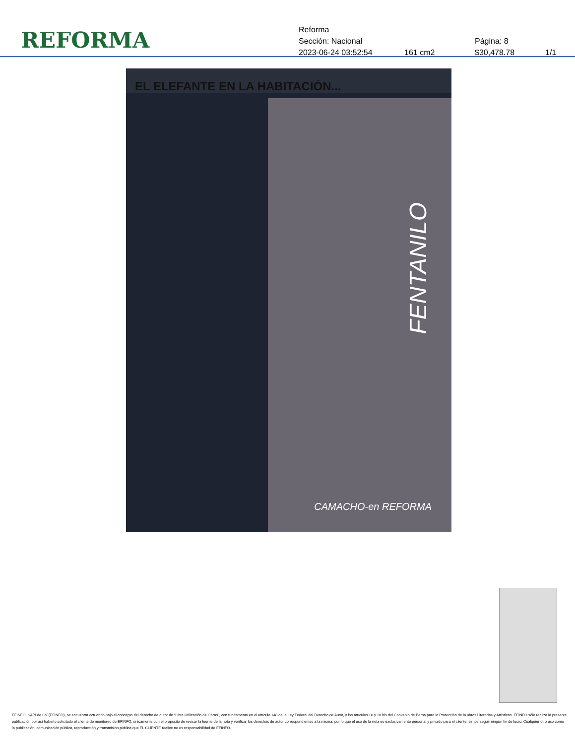REFORMA
Reforma
Sección: Nacional Página: 8
2023-06-24 03:52:54 161 cm2 $30,478.78 1/1
EL ELEFANTE EN LA HABITACIÓN...
FENTANILO
CAMACHO-en REFORMA
EFINFO, SAPI de CV (EFINFO), se encuentra actuando bajo el concepto del derecho de autor de “Libre Utilización de Obras”, con fundamento en el artículo 148 de la Ley Federal del Derecho de Autor, y los artículos 10 y 10 bis del Convenio de Berna para la Protección de la obras Literarias y Artísticas. EFINFO sólo realiza la presente publicación por así haberlo solicitado el cliente de monitoreo de EFINFO, únicamente con el propósito de revisar la fuente de la nota y verificar los derechos de autor correspondientes a la misma; por lo que el uso de la nota es exclusivamente personal y privado para el cliente, sin perseguir ningún fin de lucro. Cualquier otro uso como la publicación, comunicación pública, reproducción y transmisión pública que EL CLIENTE realice no es responsabilidad de EFINFO.